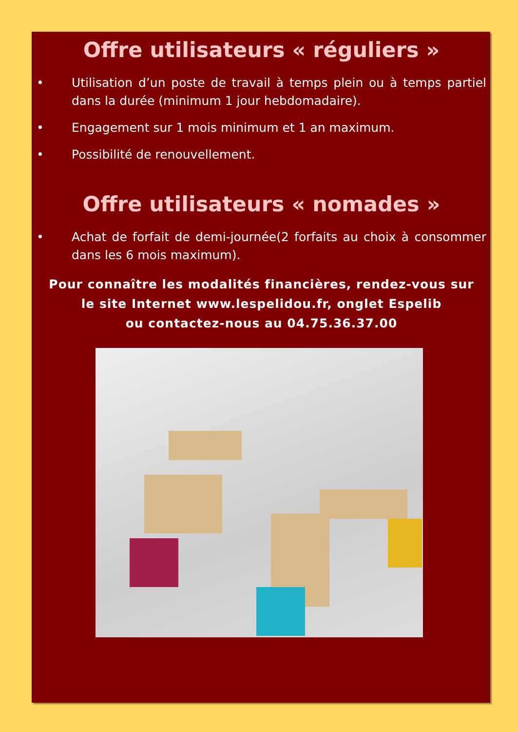Offre utilisateurs « réguliers »
• Utilisation d’un poste de travail à temps plein ou à temps partiel dans la durée (minimum 1 jour hebdomadaire).
• Engagement sur 1 mois minimum et 1 an maximum.
• Possibilité de renouvellement.
Offre utilisateurs « nomades »
• Achat de forfait de demi-journée(2 forfaits au choix à consommer dans les 6 mois maximum).
Pour connaître les modalités financières, rendez-vous sur
le site Internet www.lespelidou.fr, onglet Espelib
ou contactez-nous au 04.75.36.37.00